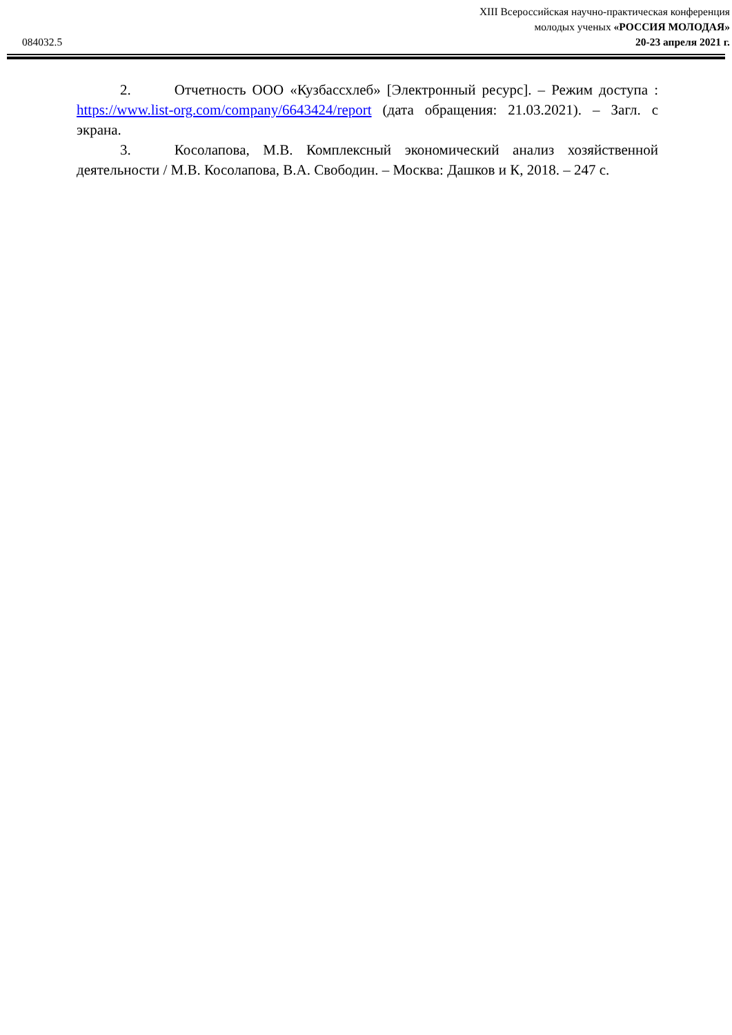XIII Всероссийская научно-практическая конференция
молодых ученых «РОССИЯ МОЛОДАЯ»
20-23 апреля 2021 г.
084032.5
2. Отчетность ООО «Кузбассхлеб» [Электронный ресурс]. – Режим доступа : https://www.list-org.com/company/6643424/report (дата обращения: 21.03.2021). – Загл. с экрана.
3. Косолапова, М.В. Комплексный экономический анализ хозяйственной деятельности / М.В. Косолапова, В.А. Свободин. – Москва: Дашков и К, 2018. – 247 с.